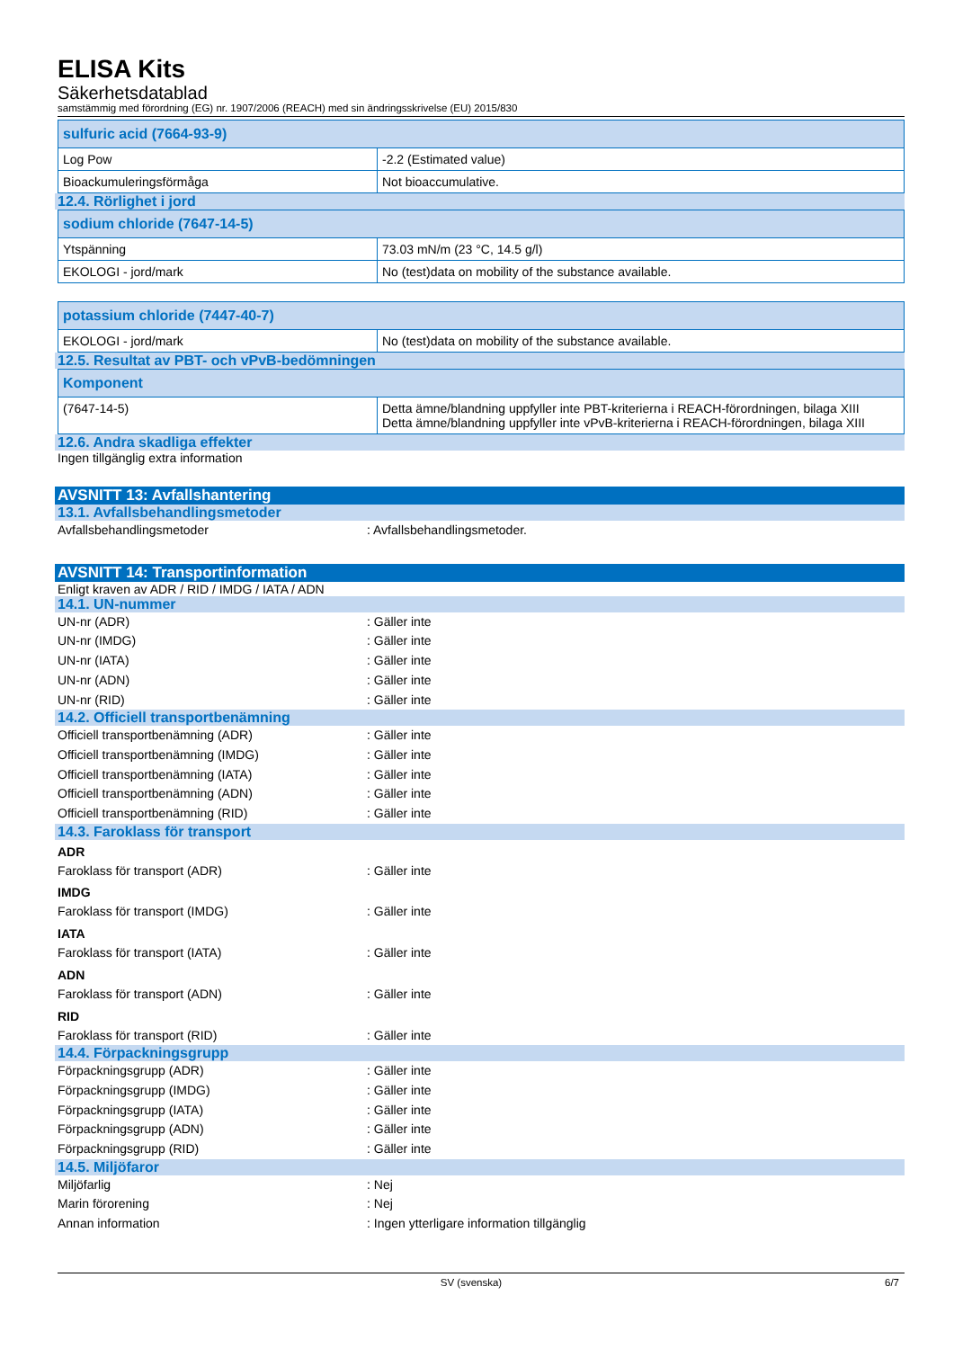ELISA Kits
Säkerhetsdatablad
samstämmig med förordning (EG) nr. 1907/2006 (REACH) med sin ändringsskrivelse (EU) 2015/830
| sulfuric acid (7664-93-9) | |
| --- | --- |
| Log Pow | -2.2 (Estimated value) |
| Bioackumuleringsförmåga | Not bioaccumulative. |
12.4. Rörlighet i jord
| sodium chloride (7647-14-5) | |
| --- | --- |
| Ytspänning | 73.03 mN/m (23 °C, 14.5 g/l) |
| EKOLOGI - jord/mark | No (test)data on mobility of the substance available. |
| potassium chloride (7447-40-7) | |
| --- | --- |
| EKOLOGI - jord/mark | No (test)data on mobility of the substance available. |
12.5. Resultat av PBT- och vPvB-bedömningen
| Komponent | |
| --- | --- |
| (7647-14-5) | Detta ämne/blandning uppfyller inte PBT-kriterierna i REACH-förordningen, bilaga XIII Detta ämne/blandning uppfyller inte vPvB-kriterierna i REACH-förordningen, bilaga XIII |
12.6. Andra skadliga effekter
Ingen tillgänglig extra information
AVSNITT 13: Avfallshantering
13.1. Avfallsbehandlingsmetoder
Avfallsbehandlingsmetoder: Avfallsbehandlingsmetoder.
AVSNITT 14: Transportinformation
Enligt kraven av ADR / RID / IMDG / IATA / ADN
14.1. UN-nummer
UN-nr (ADR): Gäller inte
UN-nr (IMDG): Gäller inte
UN-nr (IATA): Gäller inte
UN-nr (ADN): Gäller inte
UN-nr (RID): Gäller inte
14.2. Officiell transportbenämning
Officiell transportbenämning (ADR): Gäller inte
Officiell transportbenämning (IMDG): Gäller inte
Officiell transportbenämning (IATA): Gäller inte
Officiell transportbenämning (ADN): Gäller inte
Officiell transportbenämning (RID): Gäller inte
14.3. Faroklass för transport
ADR
Faroklass för transport (ADR): Gäller inte
IMDG
Faroklass för transport (IMDG): Gäller inte
IATA
Faroklass för transport (IATA): Gäller inte
ADN
Faroklass för transport (ADN): Gäller inte
RID
Faroklass för transport (RID): Gäller inte
14.4. Förpackningsgrupp
Förpackningsgrupp (ADR): Gäller inte
Förpackningsgrupp (IMDG): Gäller inte
Förpackningsgrupp (IATA): Gäller inte
Förpackningsgrupp (ADN): Gäller inte
Förpackningsgrupp (RID): Gäller inte
14.5. Miljöfaror
Miljöfarlig: Nej
Marin förorening: Nej
Annan information: Ingen ytterligare information tillgänglig
SV (svenska) 6/7